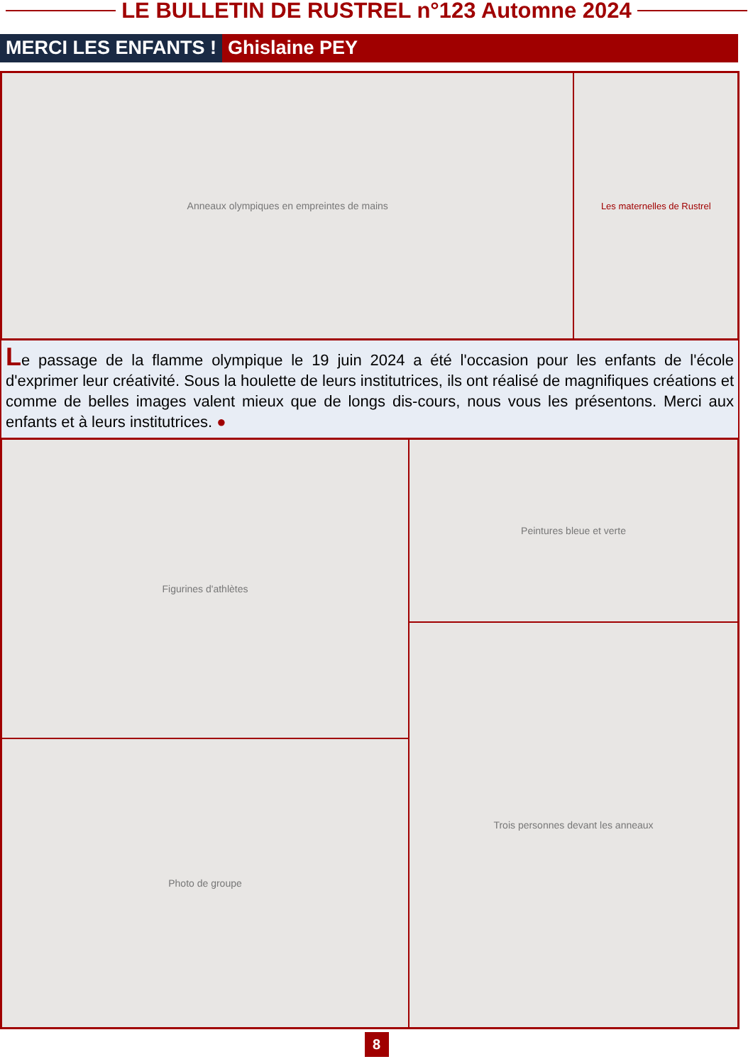LE BULLETIN DE RUSTREL n°123 Automne 2024
MERCI LES ENFANTS ! Ghislaine PEY
Anneaux olympiques en empreintes de mains Les maternelles de Rustrel
Le passage de la flamme olympique le 19 juin 2024 a été l'occasion pour les enfants de l'école d'exprimer leur créativité. Sous la houlette de leurs institutrices, ils ont réalisé de magnifiques créations et comme de belles images valent mieux que de longs dis-cours, nous vous les présentons. Merci aux enfants et à leurs institutrices. ●
Figurines d'athlètes
Photo de groupe
Peintures bleue et verte
Trois personnes devant les anneaux
8